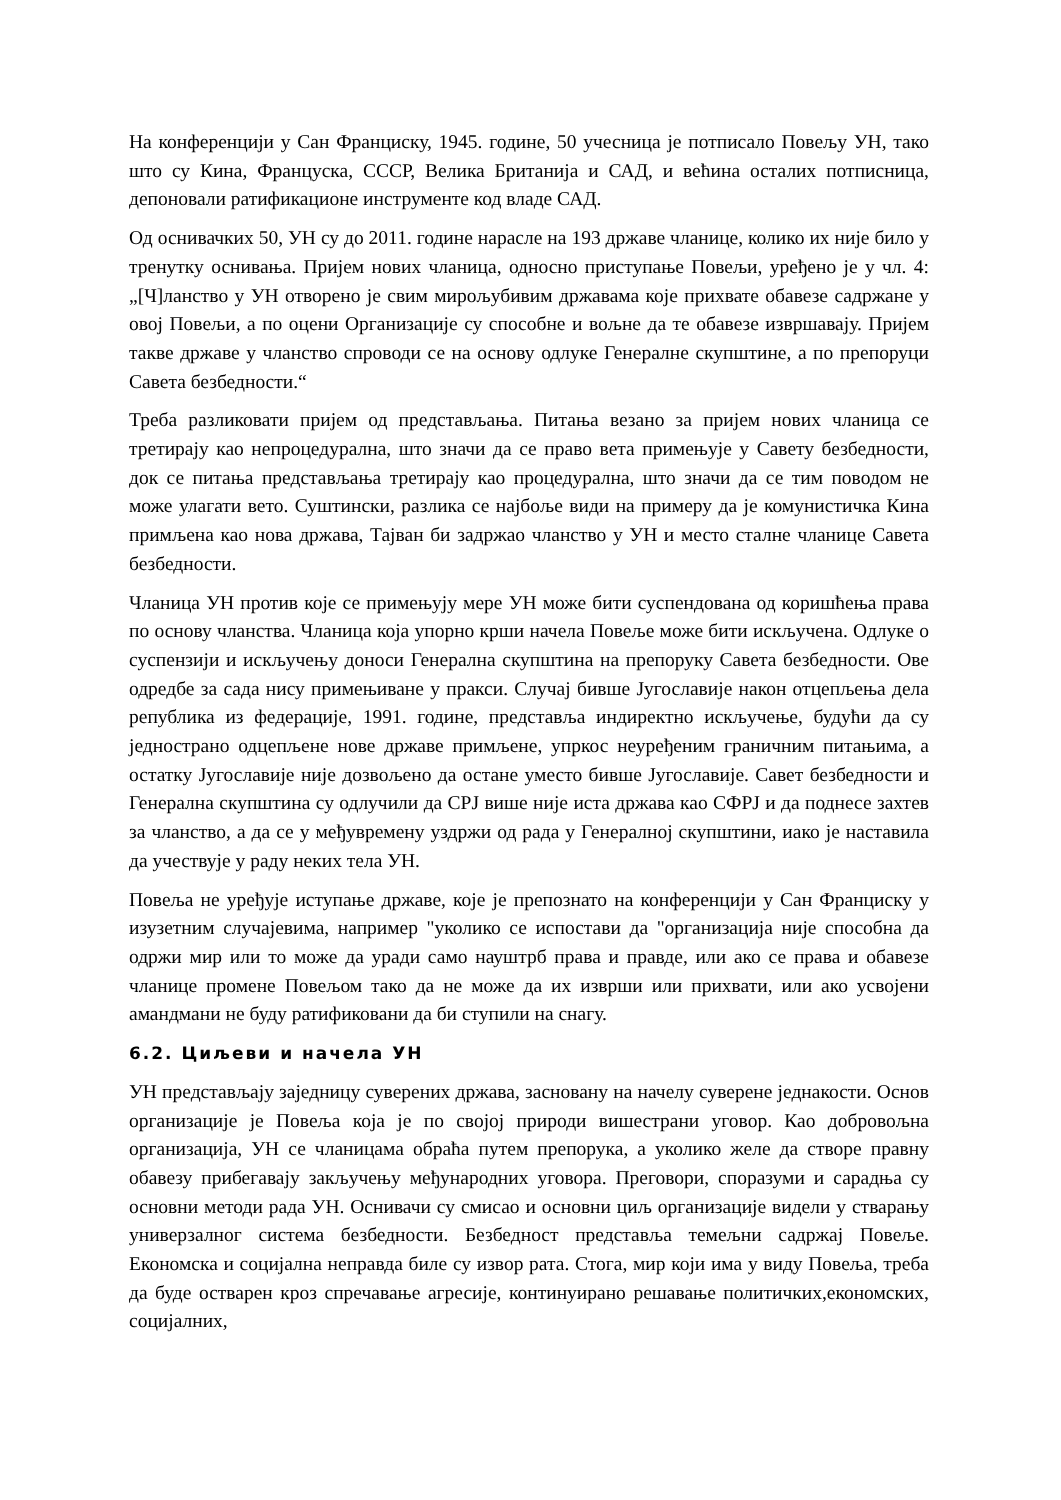На конференцији у Сан Франциску, 1945. године, 50 учесница је потписало Повељу УН, тако што су Кина, Француска, СССР, Велика Британија и САД, и већина осталих потписница, депоновали ратификационе инструменте код владе САД.
Од оснивачких 50, УН су до 2011. године нарасле на 193 државе чланице, колико их није било у тренутку оснивања. Пријем нових чланица, односно приступање Повељи, уређено је у чл. 4: „[Ч]ланство у УН отворено је свим мирољубивим државама које прихвате обавезе садржане у овој Повељи, а по оцени Организације су способне и вољне да те обавезе извршавају. Пријем такве државе у чланство спроводи се на основу одлуке Генералне скупштине, а по препоруци Савета безбедности.“
Треба разликовати пријем од представљања. Питања везано за пријем нових чланица се третирају као непроцедурална, што значи да се право вета примењује у Савету безбедности, док се питања представљања третирају као процедурална, што значи да се тим поводом не може улагати вето. Суштински, разлика се најбоље види на примеру да је комунистичка Кина примљена као нова држава, Тајван би задржао чланство у УН и место сталне чланице Савета безбедности.
Чланица УН против које се примењују мере УН може бити суспендована од коришћења права по основу чланства. Чланица која упорно крши начела Повеље може бити искључена. Одлуке о суспензији и искључењу доноси Генерална скупштина на препоруку Савета безбедности. Ове одредбе за сада нису примењиване у пракси. Случај бивше Југославије након отцепљења дела република из федерације, 1991. године, представља индиректно искључење, будући да су једнострано одцепљене нове државе примљене, упркос неуређеним граничним питањима, а остатку Југославије није дозвољено да остане уместо бивше Југославије. Савет безбедности и Генерална скупштина су одлучили да СРЈ више није иста држава као СФРЈ и да поднесе захтев за чланство, а да се у међувремену уздржи од рада у Генералној скупштини, иако је наставила да учествује у раду неких тела УН.
Повеља не уређује иступање државе, које је препознато на конференцији у Сан Франциску у изузетним случајевима, например "уколико се испостави да "организација није способна да одржи мир или то може да уради само науштрб права и правде, или ако се права и обавезе чланице промене Повељом тако да не може да их изврши или прихвати, или ако усвојени амандмани не буду ратификовани да би ступили на снагу.
6.2. Циљеви и начела УН
УН представљају заједницу суверених држава, засновану на начелу суверене једнакости. Основ организације је Повеља која је по својој природи вишестрани уговор. Као добровољна организација, УН се чланицама обраћа путем препорука, а уколико желе да створе правну обавезу прибегавају закључењу међународних уговора. Преговори, споразуми и сарадња су основни методи рада УН. Оснивачи су смисао и основни циљ организације видели у стварању универзалног система безбедности. Безбедност представља темељни садржај Повеље. Економска и социјална неправда биле су извор рата. Стога, мир који има у виду Повеља, треба да буде остварен кроз спречавање агресије, континуирано решавање политичких,економских, социјалних,